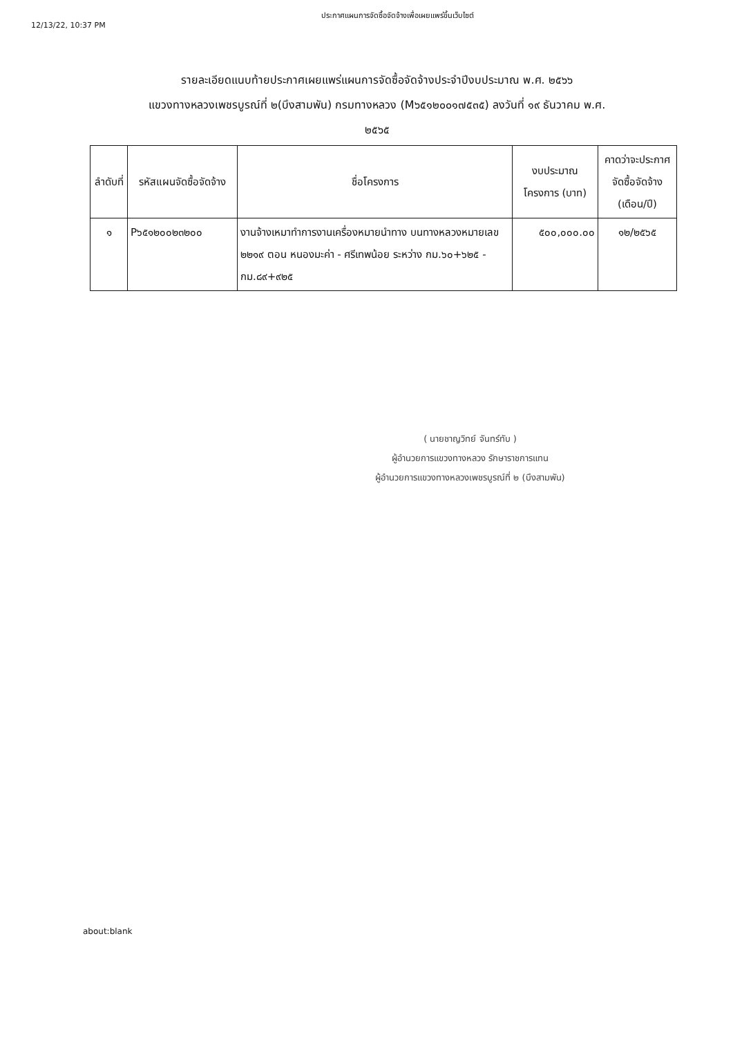12/13/22, 10:37 PM
ประกาศแผนการจัดซื้อจัดจ้างเพื่อเผยแพร่ขึ้นเว็บไซต์
รายละเอียดแนบท้ายประกาศเผยแพร่แผนการจัดซื้อจัดจ้างประจำปีงบประมาณ พ.ศ. ๒๕๖๖
แขวงทางหลวงเพชรบูรณ์ที่ ๒(บึงสามพัน) กรมทางหลวง (M๖๕๑๒๐๐๑๗๕๓๕) ลงวันที่ ๑๙ ธันวาคม พ.ศ.
๒๕๖๕
| ลำดับที่ | รหัสแผนจัดซื้อจัดจ้าง | ชื่อโครงการ | งบประมาณโครงการ (บาท) | คาดว่าจะประกาศจัดซื้อจัดจ้าง (เดือน/ปี) |
| --- | --- | --- | --- | --- |
| ๑ | P๖๕๑๒๐๐๒๓๒๐๐ | งานจ้างเหมาทำการงานเครื่องหมายนำทาง บนทางหลวงหมายเลข ๒๒๑๙ ตอน หนองมะค่า - ศรีเทพน้อย ระหว่าง กม.๖๐+๖๒๕ - กม.๘๙+๙๒๕ | ๕๐๐,๐๐๐.๐๐ | ๑๒/๒๕๖๕ |
( นายชาญวิทย์ จันทร์ทับ )
ผู้อำนวยการแขวงทางหลวง รักษาราชการแทน
ผู้อำนวยการแขวงทางหลวงเพชรบูรณ์ที่ ๒ (บึงสามพัน)
about:blank